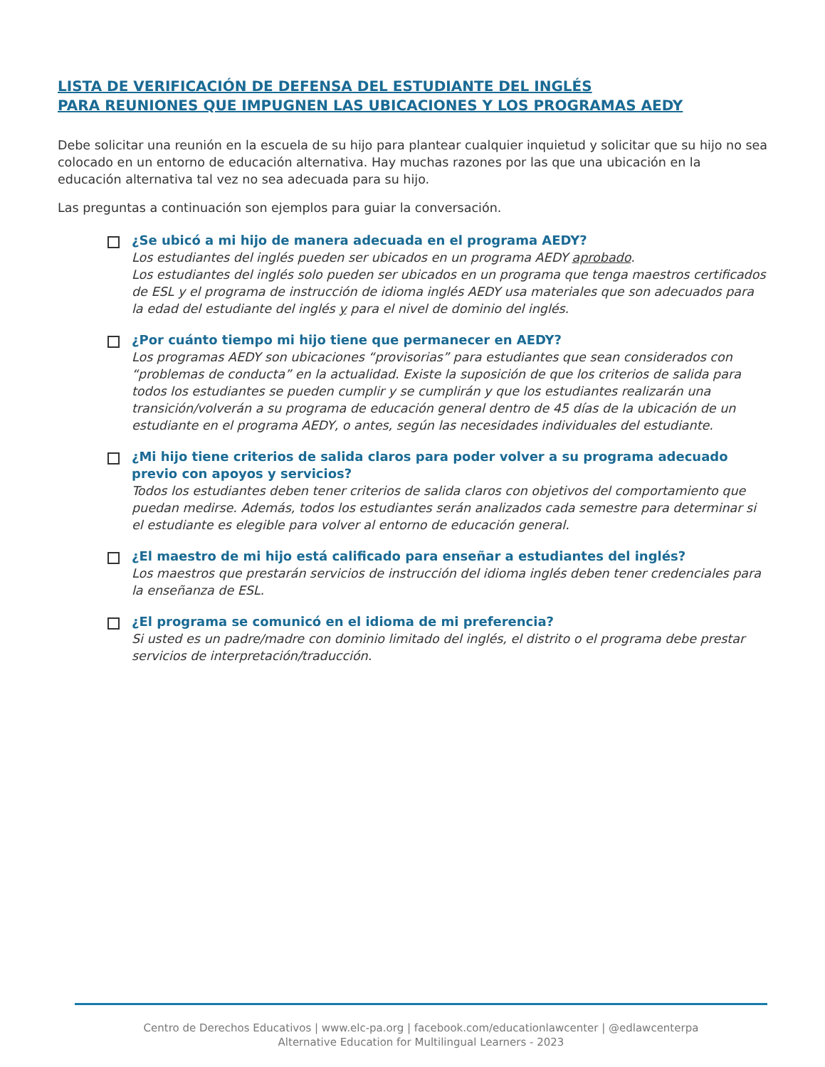LISTA DE VERIFICACIÓN DE DEFENSA DEL ESTUDIANTE DEL INGLÉS
PARA REUNIONES QUE IMPUGNEN LAS UBICACIONES Y LOS PROGRAMAS AEDY
Debe solicitar una reunión en la escuela de su hijo para plantear cualquier inquietud y solicitar que su hijo no sea colocado en un entorno de educación alternativa. Hay muchas razones por las que una ubicación en la educación alternativa tal vez no sea adecuada para su hijo.
Las preguntas a continuación son ejemplos para guiar la conversación.
¿Se ubicó a mi hijo de manera adecuada en el programa AEDY?
Los estudiantes del inglés pueden ser ubicados en un programa AEDY aprobado.
Los estudiantes del inglés solo pueden ser ubicados en un programa que tenga maestros certificados de ESL y el programa de instrucción de idioma inglés AEDY usa materiales que son adecuados para la edad del estudiante del inglés y para el nivel de dominio del inglés.
¿Por cuánto tiempo mi hijo tiene que permanecer en AEDY?
Los programas AEDY son ubicaciones “provisorias” para estudiantes que sean considerados con “problemas de conducta” en la actualidad. Existe la suposición de que los criterios de salida para todos los estudiantes se pueden cumplir y se cumplirán y que los estudiantes realizarán una transición/volverán a su programa de educación general dentro de 45 días de la ubicación de un estudiante en el programa AEDY, o antes, según las necesidades individuales del estudiante.
¿Mi hijo tiene criterios de salida claros para poder volver a su programa adecuado previo con apoyos y servicios?
Todos los estudiantes deben tener criterios de salida claros con objetivos del comportamiento que puedan medirse. Además, todos los estudiantes serán analizados cada semestre para determinar si el estudiante es elegible para volver al entorno de educación general.
¿El maestro de mi hijo está calificado para enseñar a estudiantes del inglés?
Los maestros que prestarán servicios de instrucción del idioma inglés deben tener credenciales para la enseñanza de ESL.
¿El programa se comunicó en el idioma de mi preferencia?
Si usted es un padre/madre con dominio limitado del inglés, el distrito o el programa debe prestar servicios de interpretación/traducción.
Centro de Derechos Educativos | www.elc-pa.org | facebook.com/educationlawcenter | @edlawcenterpa
Alternative Education for Multilingual Learners - 2023